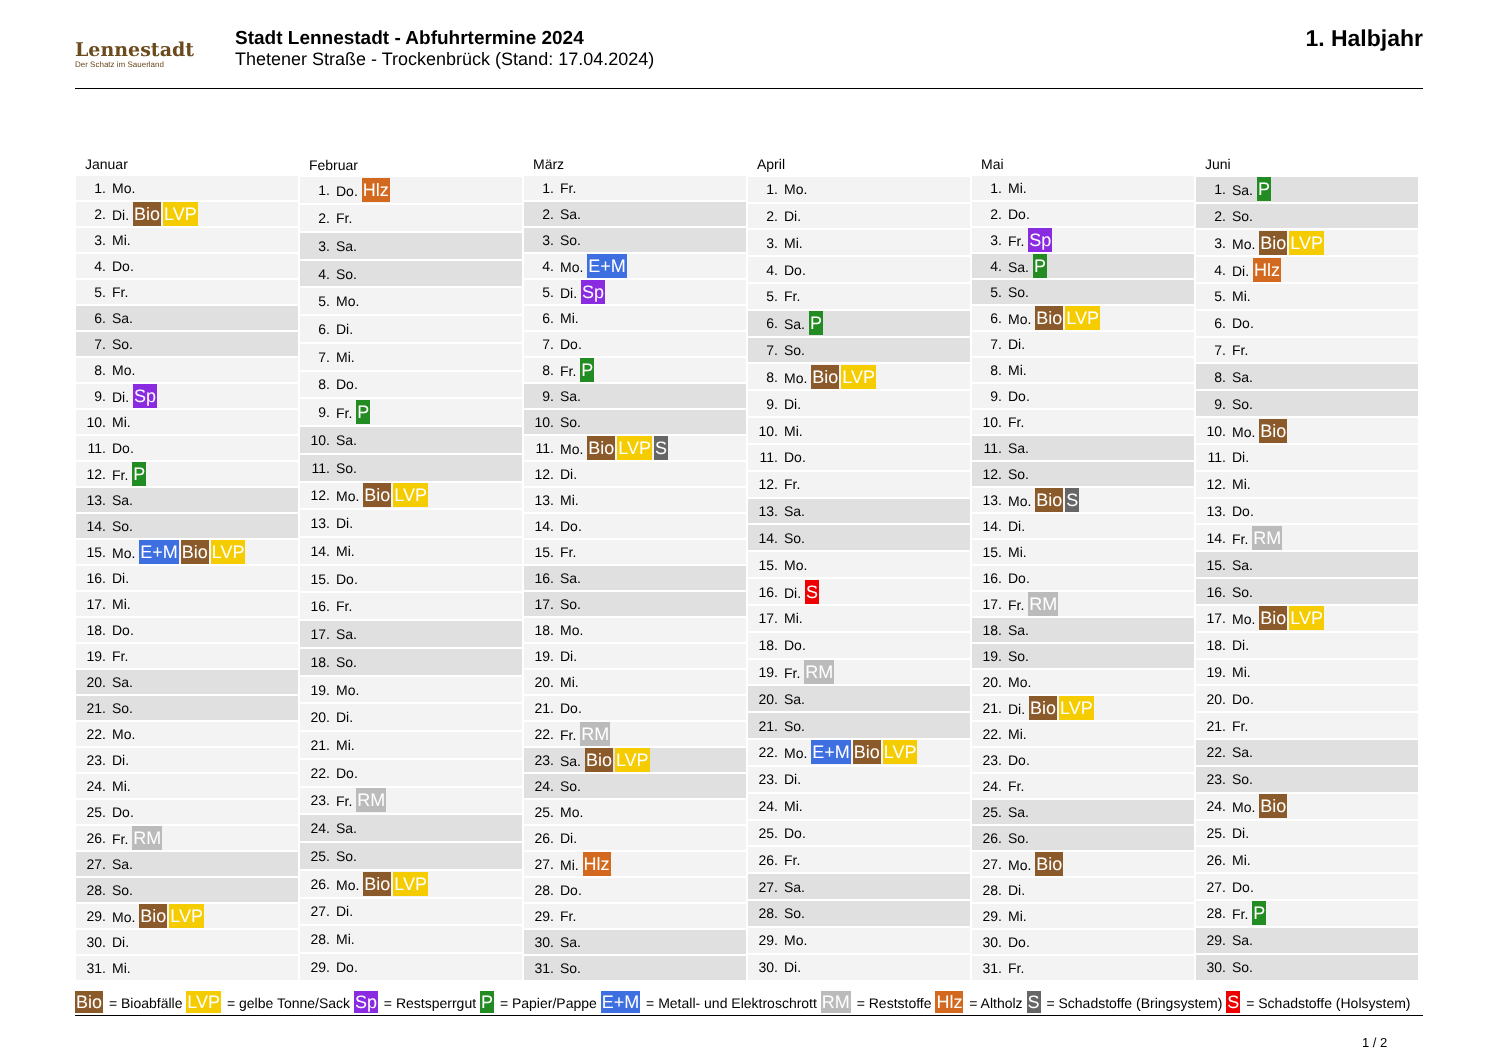Lennestadt
Der Schatz im Sauerland
Stadt Lennestadt - Abfuhrtermine 2024
Thetener Straße - Trockenbrück (Stand: 17.04.2024)
1. Halbjahr
| Januar | |
| --- | --- |
| 1. | Mo. |
| 2. | Di. Bio LVP |
| 3. | Mi. |
| 4. | Do. |
| 5. | Fr. |
| 6. | Sa. |
| 7. | So. |
| 8. | Mo. |
| 9. | Di. Sp |
| 10. | Mi. |
| 11. | Do. |
| 12. | Fr. P |
| 13. | Sa. |
| 14. | So. |
| 15. | Mo. E+M Bio LVP |
| 16. | Di. |
| 17. | Mi. |
| 18. | Do. |
| 19. | Fr. |
| 20. | Sa. |
| 21. | So. |
| 22. | Mo. |
| 23. | Di. |
| 24. | Mi. |
| 25. | Do. |
| 26. | Fr. RM |
| 27. | Sa. |
| 28. | So. |
| 29. | Mo. Bio LVP |
| 30. | Di. |
| 31. | Mi. |
| Februar | |
| --- | --- |
| 1. | Do. Hlz |
| 2. | Fr. |
| 3. | Sa. |
| 4. | So. |
| 5. | Mo. |
| 6. | Di. |
| 7. | Mi. |
| 8. | Do. |
| 9. | Fr. P |
| 10. | Sa. |
| 11. | So. |
| 12. | Mo. Bio LVP |
| 13. | Di. |
| 14. | Mi. |
| 15. | Do. |
| 16. | Fr. |
| 17. | Sa. |
| 18. | So. |
| 19. | Mo. |
| 20. | Di. |
| 21. | Mi. |
| 22. | Do. |
| 23. | Fr. RM |
| 24. | Sa. |
| 25. | So. |
| 26. | Mo. Bio LVP |
| 27. | Di. |
| 28. | Mi. |
| 29. | Do. |
| März | |
| --- | --- |
| 1. | Fr. |
| 2. | Sa. |
| 3. | So. |
| 4. | Mo. E+M |
| 5. | Di. Sp |
| 6. | Mi. |
| 7. | Do. |
| 8. | Fr. P |
| 9. | Sa. |
| 10. | So. |
| 11. | Mo. Bio LVP S |
| 12. | Di. |
| 13. | Mi. |
| 14. | Do. |
| 15. | Fr. |
| 16. | Sa. |
| 17. | So. |
| 18. | Mo. |
| 19. | Di. |
| 20. | Mi. |
| 21. | Do. |
| 22. | Fr. RM |
| 23. | Sa. Bio LVP |
| 24. | So. |
| 25. | Mo. |
| 26. | Di. |
| 27. | Mi. Hlz |
| 28. | Do. |
| 29. | Fr. |
| 30. | Sa. |
| 31. | So. |
| April | |
| --- | --- |
| 1. | Mo. |
| 2. | Di. |
| 3. | Mi. |
| 4. | Do. |
| 5. | Fr. |
| 6. | Sa. P |
| 7. | So. |
| 8. | Mo. Bio LVP |
| 9. | Di. |
| 10. | Mi. |
| 11. | Do. |
| 12. | Fr. |
| 13. | Sa. |
| 14. | So. |
| 15. | Mo. |
| 16. | Di. S |
| 17. | Mi. |
| 18. | Do. |
| 19. | Fr. RM |
| 20. | Sa. |
| 21. | So. |
| 22. | Mo. E+M Bio LVP |
| 23. | Di. |
| 24. | Mi. |
| 25. | Do. |
| 26. | Fr. |
| 27. | Sa. |
| 28. | So. |
| 29. | Mo. |
| 30. | Di. |
| Mai | |
| --- | --- |
| 1. | Mi. |
| 2. | Do. |
| 3. | Fr. Sp |
| 4. | Sa. P |
| 5. | So. |
| 6. | Mo. Bio LVP |
| 7. | Di. |
| 8. | Mi. |
| 9. | Do. |
| 10. | Fr. |
| 11. | Sa. |
| 12. | So. |
| 13. | Mo. Bio S |
| 14. | Di. |
| 15. | Mi. |
| 16. | Do. |
| 17. | Fr. RM |
| 18. | Sa. |
| 19. | So. |
| 20. | Mo. |
| 21. | Di. Bio LVP |
| 22. | Mi. |
| 23. | Do. |
| 24. | Fr. |
| 25. | Sa. |
| 26. | So. |
| 27. | Mo. Bio |
| 28. | Di. |
| 29. | Mi. |
| 30. | Do. |
| 31. | Fr. |
| Juni | |
| --- | --- |
| 1. | Sa. P |
| 2. | So. |
| 3. | Mo. Bio LVP |
| 4. | Di. Hlz |
| 5. | Mi. |
| 6. | Do. |
| 7. | Fr. |
| 8. | Sa. |
| 9. | So. |
| 10. | Mo. Bio |
| 11. | Di. |
| 12. | Mi. |
| 13. | Do. |
| 14. | Fr. RM |
| 15. | Sa. |
| 16. | So. |
| 17. | Mo. Bio LVP |
| 18. | Di. |
| 19. | Mi. |
| 20. | Do. |
| 21. | Fr. |
| 22. | Sa. |
| 23. | So. |
| 24. | Mo. Bio |
| 25. | Di. |
| 26. | Mi. |
| 27. | Do. |
| 28. | Fr. P |
| 29. | Sa. |
| 30. | So. |
Bio = Bioabfälle LVP = gelbe Tonne/Sack Sp = Restsperrgut P = Papier/Pappe E+M = Metall- und Elektroschrott RM = Reststoffe Hlz = Altholz S = Schadstoffe (Bringsystem) S = Schadstoffe (Holsystem)
1 / 2